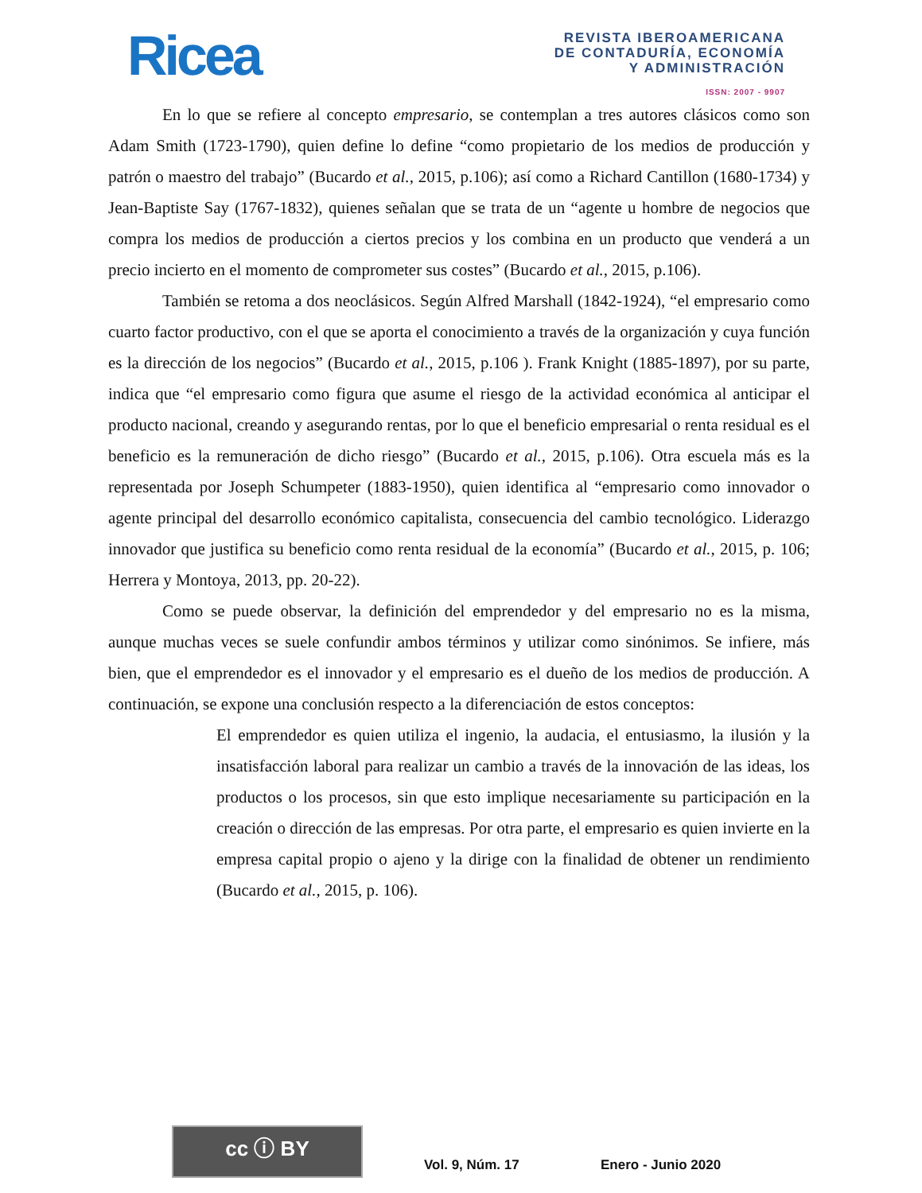Ricea
REVISTA IBEROAMERICANA
DE CONTADURÍA, ECONOMÍA
Y ADMINISTRACIÓN
ISSN: 2007 - 9907
En lo que se refiere al concepto empresario, se contemplan a tres autores clásicos como son Adam Smith (1723-1790), quien define lo define “como propietario de los medios de producción y patrón o maestro del trabajo” (Bucardo et al., 2015, p.106); así como a Richard Cantillon (1680-1734) y Jean-Baptiste Say (1767-1832), quienes señalan que se trata de un “agente u hombre de negocios que compra los medios de producción a ciertos precios y los combina en un producto que venderá a un precio incierto en el momento de comprometer sus costes” (Bucardo et al., 2015, p.106).
También se retoma a dos neoclásicos. Según Alfred Marshall (1842-1924), “el empresario como cuarto factor productivo, con el que se aporta el conocimiento a través de la organización y cuya función es la dirección de los negocios” (Bucardo et al., 2015, p.106 ). Frank Knight (1885-1897), por su parte, indica que “el empresario como figura que asume el riesgo de la actividad económica al anticipar el producto nacional, creando y asegurando rentas, por lo que el beneficio empresarial o renta residual es el beneficio es la remuneración de dicho riesgo” (Bucardo et al., 2015, p.106). Otra escuela más es la representada por Joseph Schumpeter (1883-1950), quien identifica al “empresario como innovador o agente principal del desarrollo económico capitalista, consecuencia del cambio tecnológico. Liderazgo innovador que justifica su beneficio como renta residual de la economía” (Bucardo et al., 2015, p. 106; Herrera y Montoya, 2013, pp. 20-22).
Como se puede observar, la definición del emprendedor y del empresario no es la misma, aunque muchas veces se suele confundir ambos términos y utilizar como sinónimos. Se infiere, más bien, que el emprendedor es el innovador y el empresario es el dueño de los medios de producción. A continuación, se expone una conclusión respecto a la diferenciación de estos conceptos:
El emprendedor es quien utiliza el ingenio, la audacia, el entusiasmo, la ilusión y la insatisfacción laboral para realizar un cambio a través de la innovación de las ideas, los productos o los procesos, sin que esto implique necesariamente su participación en la creación o dirección de las empresas. Por otra parte, el empresario es quien invierte en la empresa capital propio o ajeno y la dirige con la finalidad de obtener un rendimiento (Bucardo et al., 2015, p. 106).
cc ⓘ BY
Vol. 9, Núm. 17 Enero - Junio 2020